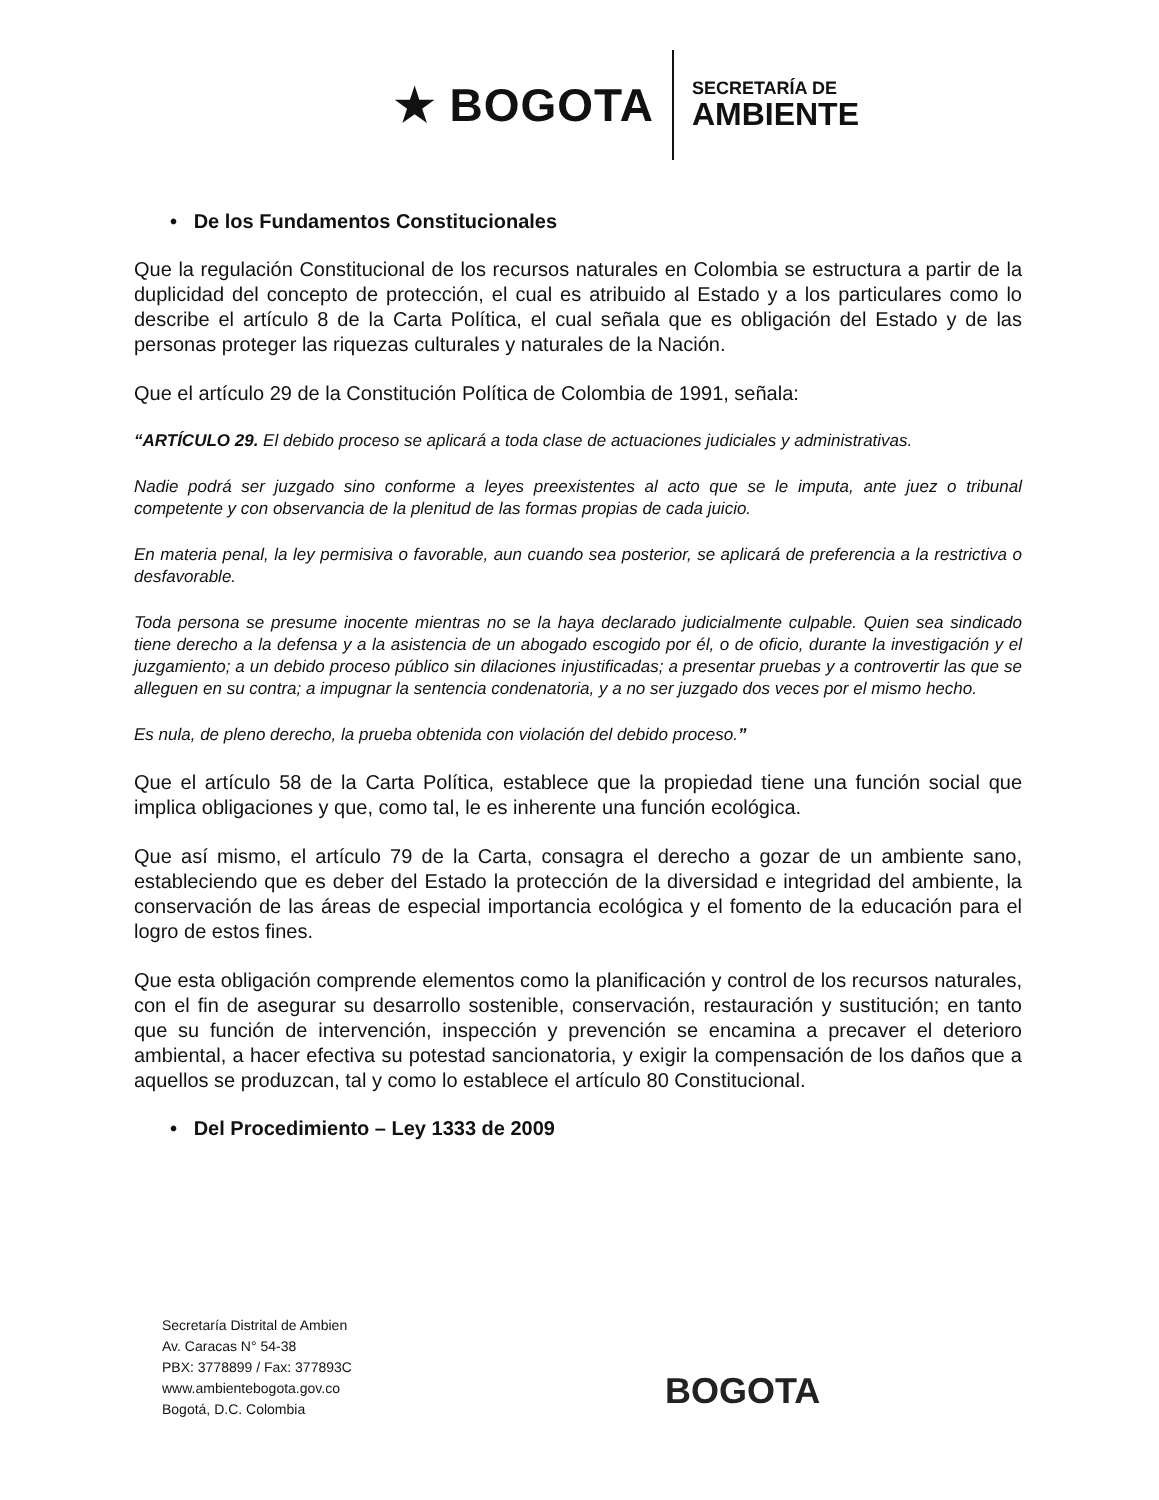★ BOGOTA
SECRETARÍA DE
AMBIENTE
• De los Fundamentos Constitucionales
Que la regulación Constitucional de los recursos naturales en Colombia se estructura a partir de la duplicidad del concepto de protección, el cual es atribuido al Estado y a los particulares como lo describe el artículo 8 de la Carta Política, el cual señala que es obligación del Estado y de las personas proteger las riquezas culturales y naturales de la Nación.
Que el artículo 29 de la Constitución Política de Colombia de 1991, señala:
“ARTÍCULO 29. El debido proceso se aplicará a toda clase de actuaciones judiciales y administrativas.
Nadie podrá ser juzgado sino conforme a leyes preexistentes al acto que se le imputa, ante juez o tribunal competente y con observancia de la plenitud de las formas propias de cada juicio.
En materia penal, la ley permisiva o favorable, aun cuando sea posterior, se aplicará de preferencia a la restrictiva o desfavorable.
Toda persona se presume inocente mientras no se la haya declarado judicialmente culpable. Quien sea sindicado tiene derecho a la defensa y a la asistencia de un abogado escogido por él, o de oficio, durante la investigación y el juzgamiento; a un debido proceso público sin dilaciones injustificadas; a presentar pruebas y a controvertir las que se alleguen en su contra; a impugnar la sentencia condenatoria, y a no ser juzgado dos veces por el mismo hecho.
Es nula, de pleno derecho, la prueba obtenida con violación del debido proceso.”
Que el artículo 58 de la Carta Política, establece que la propiedad tiene una función social que implica obligaciones y que, como tal, le es inherente una función ecológica.
Que así mismo, el artículo 79 de la Carta, consagra el derecho a gozar de un ambiente sano, estableciendo que es deber del Estado la protección de la diversidad e integridad del ambiente, la conservación de las áreas de especial importancia ecológica y el fomento de la educación para el logro de estos fines.
Que esta obligación comprende elementos como la planificación y control de los recursos naturales, con el fin de asegurar su desarrollo sostenible, conservación, restauración y sustitución; en tanto que su función de intervención, inspección y prevención se encamina a precaver el deterioro ambiental, a hacer efectiva su potestad sancionatoria, y exigir la compensación de los daños que a aquellos se produzcan, tal y como lo establece el artículo 80 Constitucional.
• Del Procedimiento – Ley 1333 de 2009
Secretaría Distrital de Ambien
Av. Caracas N° 54-38
PBX: 3778899 / Fax: 377893C
www.ambientebogota.gov.co
Bogotá, D.C. Colombia
BOGOTA